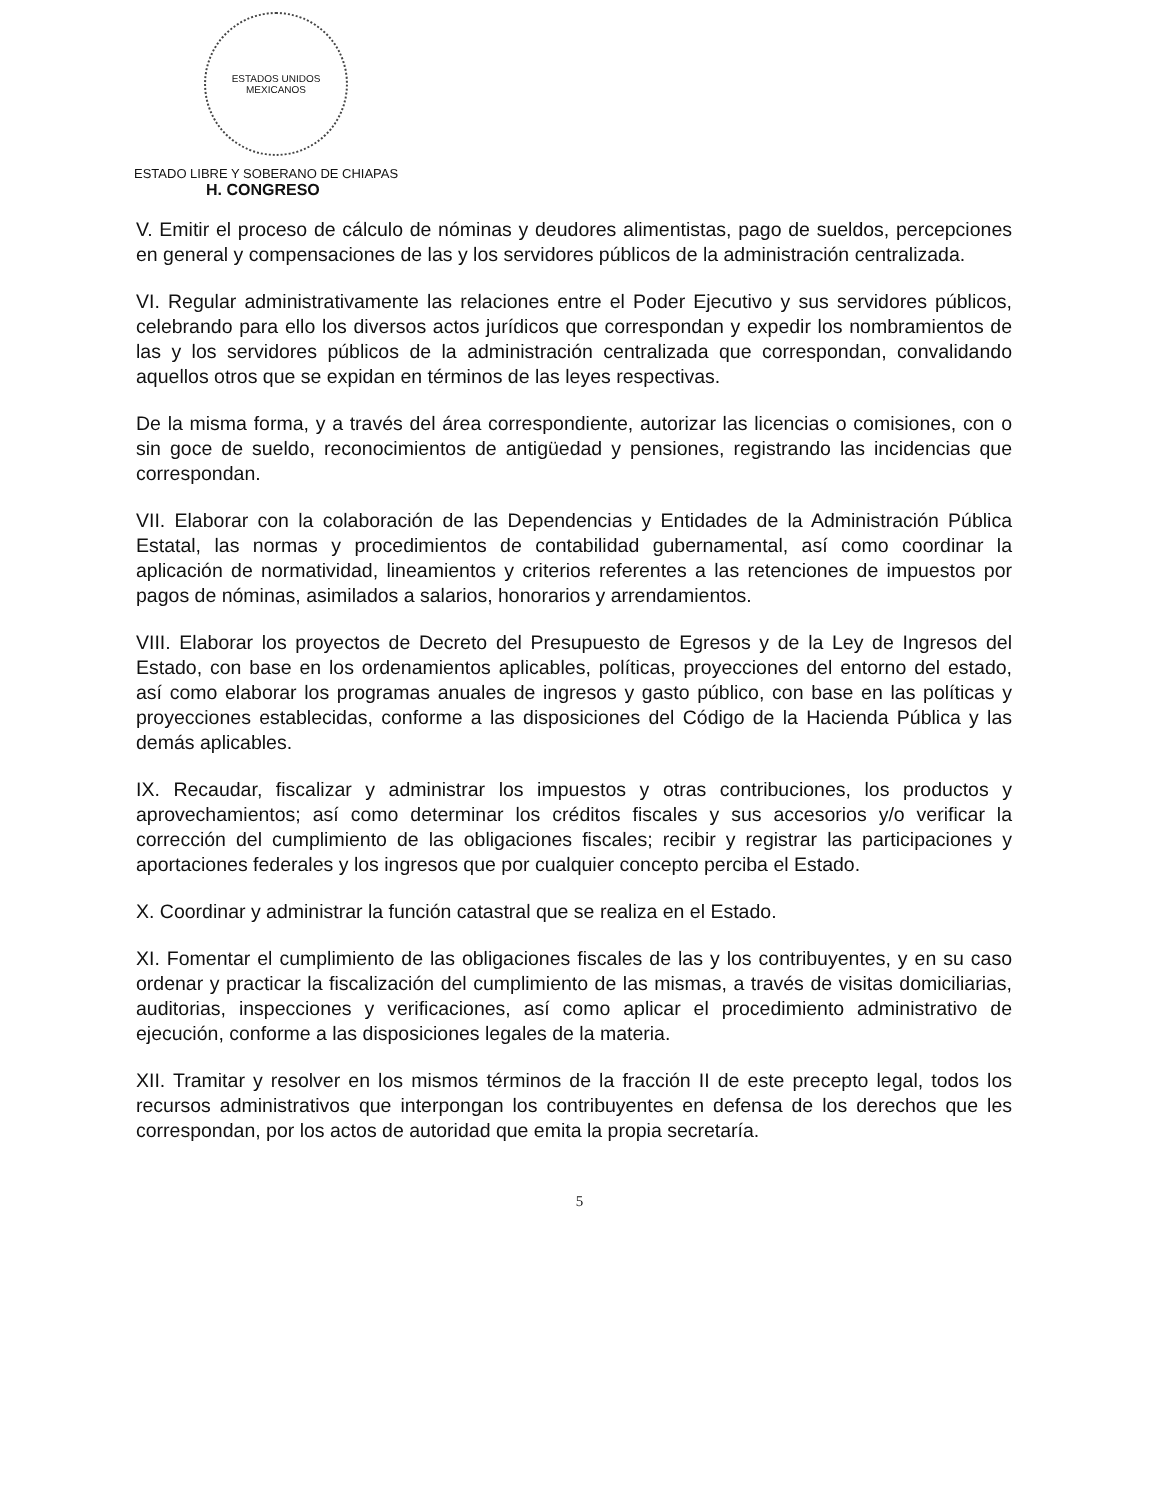ESTADOS UNIDOS MEXICANOS
ESTADO LIBRE Y SOBERANO DE CHIAPAS
H. CONGRESO
V. Emitir el proceso de cálculo de nóminas y deudores alimentistas, pago de sueldos, percepciones en general y compensaciones de las y los servidores públicos de la administración centralizada.
VI. Regular administrativamente las relaciones entre el Poder Ejecutivo y sus servidores públicos, celebrando para ello los diversos actos jurídicos que correspondan y expedir los nombramientos de las y los servidores públicos de la administración centralizada que correspondan, convalidando aquellos otros que se expidan en términos de las leyes respectivas.
De la misma forma, y a través del área correspondiente, autorizar las licencias o comisiones, con o sin goce de sueldo, reconocimientos de antigüedad y pensiones, registrando las incidencias que correspondan.
VII. Elaborar con la colaboración de las Dependencias y Entidades de la Administración Pública Estatal, las normas y procedimientos de contabilidad gubernamental, así como coordinar la aplicación de normatividad, lineamientos y criterios referentes a las retenciones de impuestos por pagos de nóminas, asimilados a salarios, honorarios y arrendamientos.
VIII. Elaborar los proyectos de Decreto del Presupuesto de Egresos y de la Ley de Ingresos del Estado, con base en los ordenamientos aplicables, políticas, proyecciones del entorno del estado, así como elaborar los programas anuales de ingresos y gasto público, con base en las políticas y proyecciones establecidas, conforme a las disposiciones del Código de la Hacienda Pública y las demás aplicables.
IX. Recaudar, fiscalizar y administrar los impuestos y otras contribuciones, los productos y aprovechamientos; así como determinar los créditos fiscales y sus accesorios y/o verificar la corrección del cumplimiento de las obligaciones fiscales; recibir y registrar las participaciones y aportaciones federales y los ingresos que por cualquier concepto perciba el Estado.
X. Coordinar y administrar la función catastral que se realiza en el Estado.
XI. Fomentar el cumplimiento de las obligaciones fiscales de las y los contribuyentes, y en su caso ordenar y practicar la fiscalización del cumplimiento de las mismas, a través de visitas domiciliarias, auditorias, inspecciones y verificaciones, así como aplicar el procedimiento administrativo de ejecución, conforme a las disposiciones legales de la materia.
XII. Tramitar y resolver en los mismos términos de la fracción II de este precepto legal, todos los recursos administrativos que interpongan los contribuyentes en defensa de los derechos que les correspondan, por los actos de autoridad que emita la propia secretaría.
5